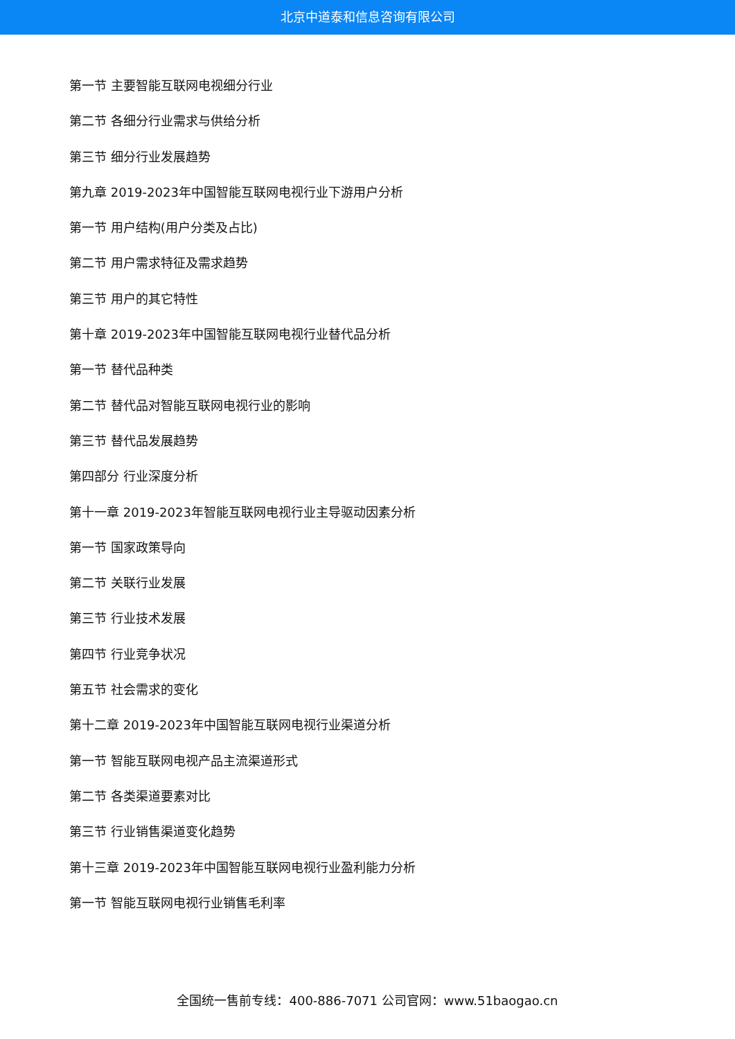北京中道泰和信息咨询有限公司
第一节 主要智能互联网电视细分行业
第二节 各细分行业需求与供给分析
第三节 细分行业发展趋势
第九章 2019-2023年中国智能互联网电视行业下游用户分析
第一节 用户结构(用户分类及占比)
第二节 用户需求特征及需求趋势
第三节 用户的其它特性
第十章 2019-2023年中国智能互联网电视行业替代品分析
第一节 替代品种类
第二节 替代品对智能互联网电视行业的影响
第三节 替代品发展趋势
第四部分 行业深度分析
第十一章 2019-2023年智能互联网电视行业主导驱动因素分析
第一节 国家政策导向
第二节 关联行业发展
第三节 行业技术发展
第四节 行业竞争状况
第五节 社会需求的变化
第十二章 2019-2023年中国智能互联网电视行业渠道分析
第一节 智能互联网电视产品主流渠道形式
第二节 各类渠道要素对比
第三节 行业销售渠道变化趋势
第十三章 2019-2023年中国智能互联网电视行业盈利能力分析
第一节 智能互联网电视行业销售毛利率
全国统一售前专线：400-886-7071 公司官网：www.51baogao.cn